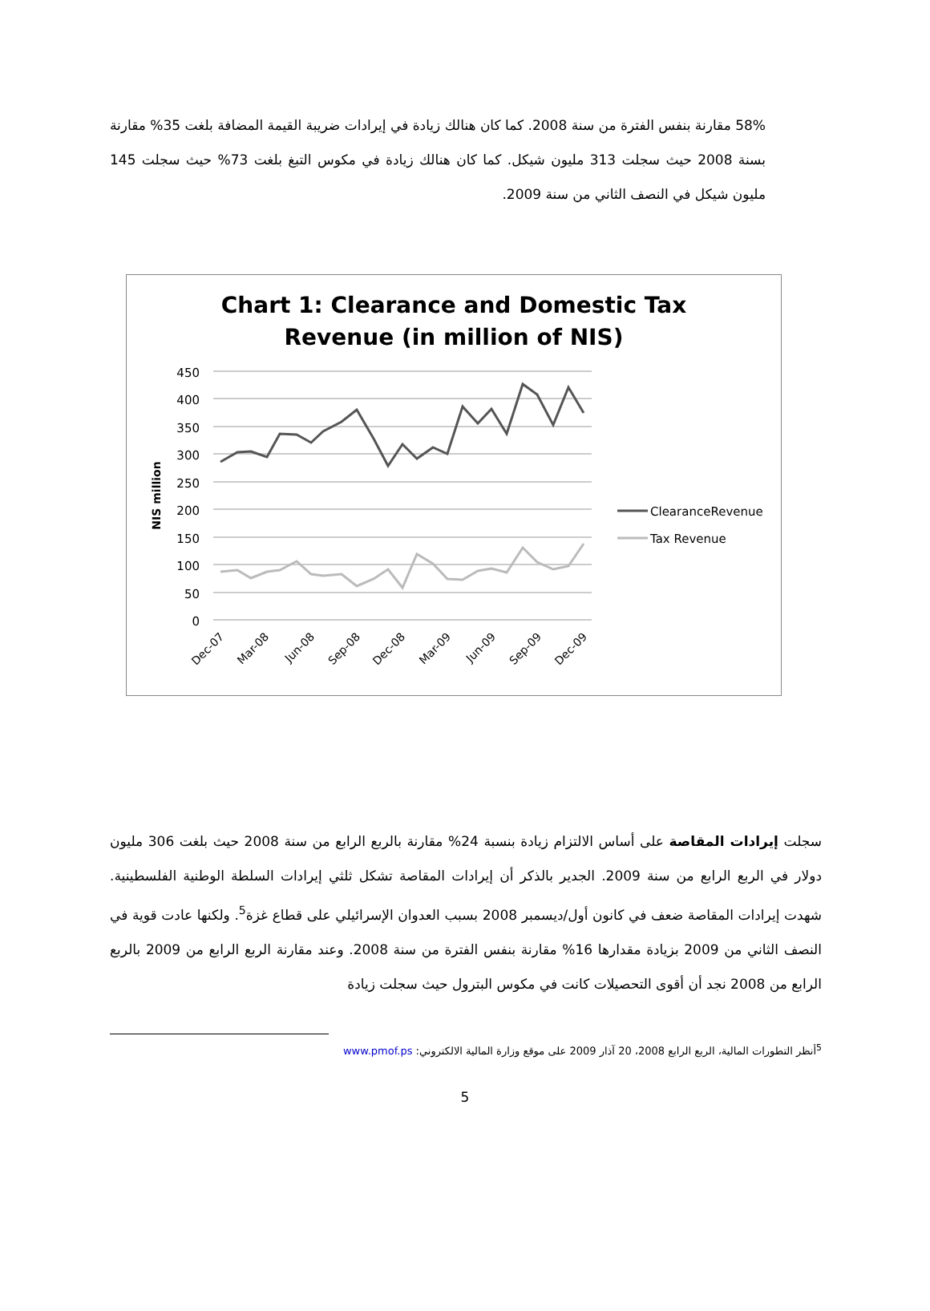58% مقارنة بنفس الفترة من سنة 2008. كما كان هنالك زيادة في إيرادات ضريبة القيمة المضافة بلغت 35% مقارنة بسنة 2008 حيث سجلت 313 مليون شيكل. كما كان هنالك زيادة في مكوس التبغ بلغت 73% حيث سجلت 145 مليون شيكل في النصف الثاني من سنة 2009.
Chart 1: Clearance and Domestic Tax
Revenue (in million of NIS)
450
400
350
300
250
200
150
100
50
0
NIS million
ClearanceRevenue
Tax Revenue
Dec-07
Mar-08
Jun-08
Sep-08
Dec-08
Mar-09
Jun-09
Sep-09
Dec-09
سجلت إيرادات المقاصة على أساس الالتزام زيادة بنسبة 24% مقارنة بالربع الرابع من سنة 2008 حيث بلغت 306 مليون دولار في الربع الرابع من سنة 2009. الجدير بالذكر أن إيرادات المقاصة تشكل ثلثي إيرادات السلطة الوطنية الفلسطينية. شهدت إيرادات المقاصة ضعف في كانون أول/ديسمبر 2008 بسبب العدوان الإسرائيلي على قطاع غزة<sup>5</sup>. ولكنها عادت قوية في النصف الثاني من 2009 بزيادة مقدارها 16% مقارنة بنفس الفترة من سنة 2008. وعند مقارنة الربع الرابع من 2009 بالربع الرابع من 2008 نجد أن أقوى التحصيلات كانت في مكوس البترول حيث سجلت زيادة
<sup>5</sup> أنظر التطورات المالية، الربع الرابع 2008، 20 آذار 2009 على موقع وزارة المالية الالكتروني: www.pmof.ps
5